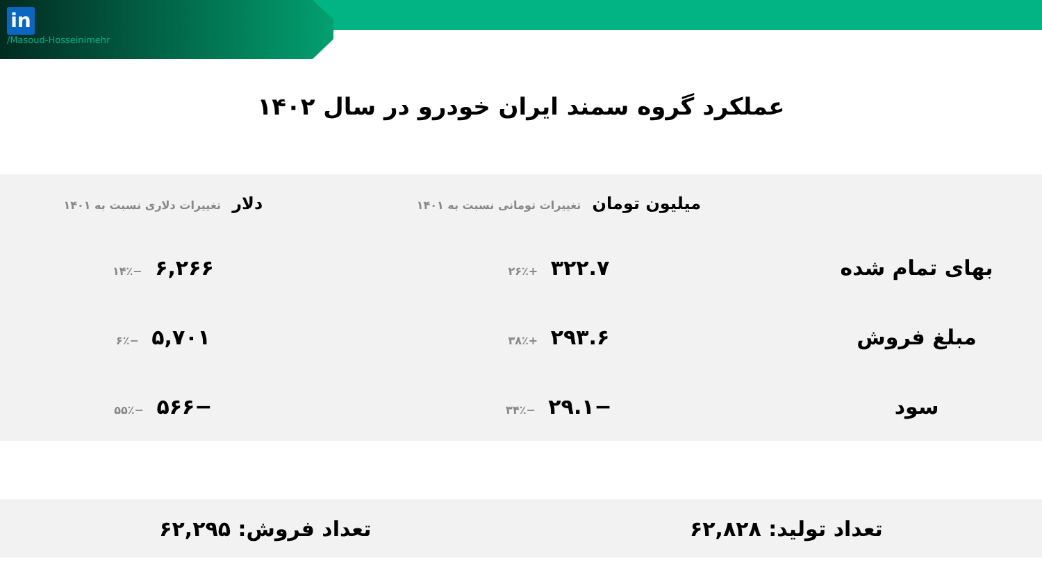in
/Masoud-Hosseinimehr
عملکرد گروه سمند ایران خودرو در سال ۱۴۰۲
| | میلیون تومان تغییرات تومانی نسبت به ۱۴۰۱ | دلار تغییرات دلاری نسبت به ۱۴۰۱ |
| --- | --- | --- |
| بهای تمام شده | ۳۲۲.۷ +۲۶٪ | ۶,۲۶۶ −۱۴٪ |
| مبلغ فروش | ۲۹۳.۶ +۳۸٪ | ۵,۷۰۱ −۶٪ |
| سود | −۲۹.۱ −۳۴٪ | −۵۶۶ −۵۵٪ |
تعداد تولید: ۶۲,۸۲۸ تعداد فروش: ۶۲,۲۹۵